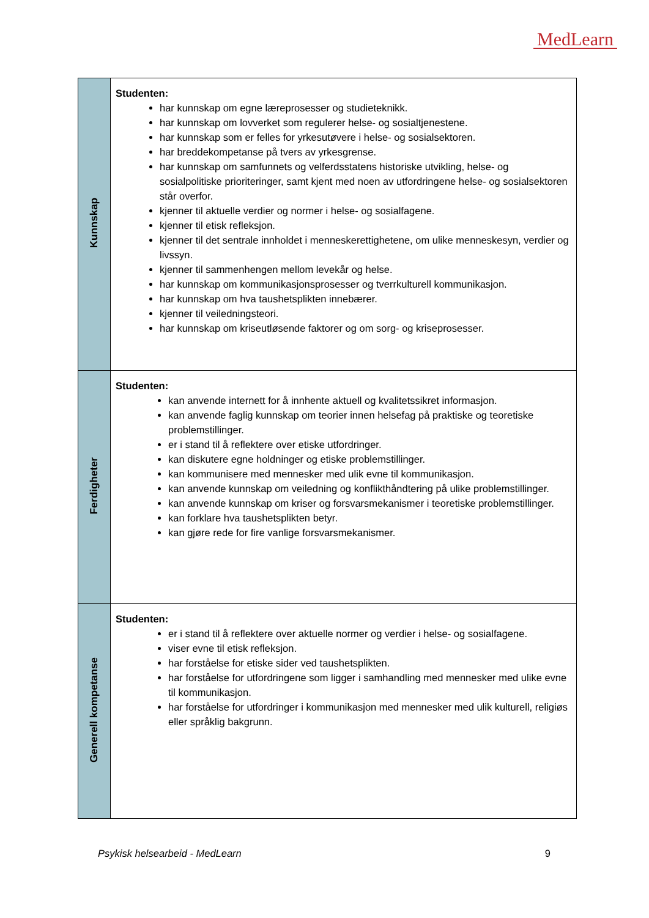MedLearn
| Kunnskap | Studenten: har kunnskap om egne læreprosesser og studieteknikk. har kunnskap om lovverket som regulerer helse- og sosialtjenestene. har kunnskap som er felles for yrkesutøvere i helse- og sosialsektoren. har breddekompetanse på tvers av yrkesgrense. har kunnskap om samfunnets og velferdsstatens historiske utvikling, helse- og sosialpolitiske prioriteringer, samt kjent med noen av utfordringene helse- og sosialsektoren står overfor. kjenner til aktuelle verdier og normer i helse- og sosialfagene. kjenner til etisk refleksjon. kjenner til det sentrale innholdet i menneskerettighetene, om ulike menneskesyn, verdier og livssyn. kjenner til sammenhengen mellom levekår og helse. har kunnskap om kommunikasjonsprosesser og tverrkulturell kommunikasjon. har kunnskap om hva taushetsplikten innebærer. kjenner til veiledningsteori. har kunnskap om kriseutløsende faktorer og om sorg- og kriseprosesser. |
| Ferdigheter | Studenten: kan anvende internett for å innhente aktuell og kvalitetssikret informasjon. kan anvende faglig kunnskap om teorier innen helsefag på praktiske og teoretiske problemstillinger. er i stand til å reflektere over etiske utfordringer. kan diskutere egne holdninger og etiske problemstillinger. kan kommunisere med mennesker med ulik evne til kommunikasjon. kan anvende kunnskap om veiledning og konflikthåndtering på ulike problemstillinger. kan anvende kunnskap om kriser og forsvarsmekanismer i teoretiske problemstillinger. kan forklare hva taushetsplikten betyr. kan gjøre rede for fire vanlige forsvarsmekanismer. |
| Generell kompetanse | Studenten: er i stand til å reflektere over aktuelle normer og verdier i helse- og sosialfagene. viser evne til etisk refleksjon. har forståelse for etiske sider ved taushetsplikten. har forståelse for utfordringene som ligger i samhandling med mennesker med ulike evne til kommunikasjon. har forståelse for utfordringer i kommunikasjon med mennesker med ulik kulturell, religiøs eller språklig bakgrunn. |
Psykisk helsearbeid - MedLearn 9